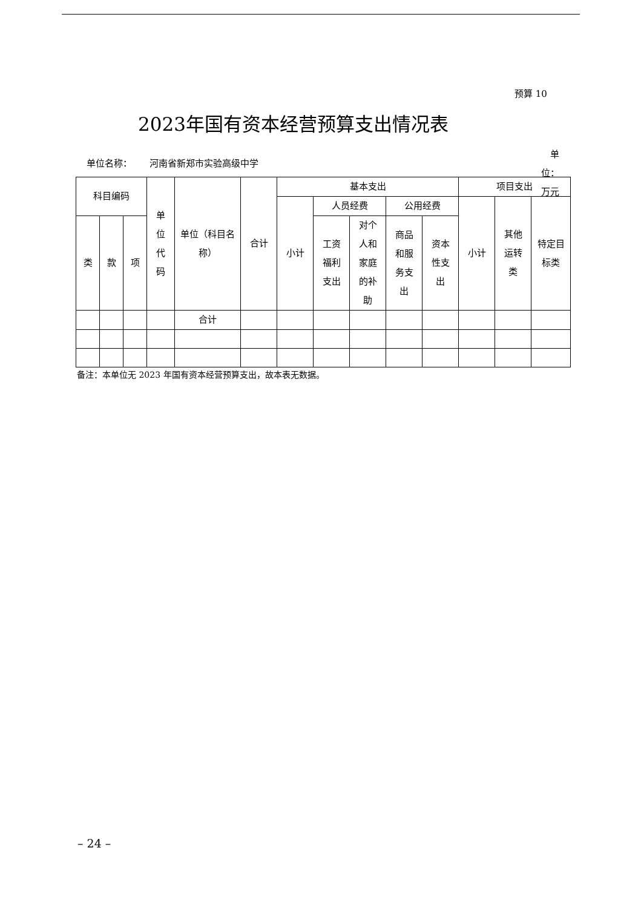预算 10
2023年国有资本经营预算支出情况表
单位名称： 河南省新郑市实验高级中学
单位：万元
| 科目编码 | | | 单 位 代 码 | 单位（科目名称） | 合计 | 基本支出 | | | | | 项目支出 | | |
| --- | --- | --- | --- | --- | --- | --- | --- | --- | --- | --- | --- | --- | --- |
| | | | | | | 小计 | 人员经费 | | 公用经费 | | 小计 | 其他 运转 类 | 特定目 标类 |
| 类 | 款 | 项 | | | | | 工资 福利 支出 | 对个 人和 家庭 的补 助 | 商品 和服 务支 出 | 资本 性支 出 | | | |
| | | | | 合计 | | | | | | | | | |
备注：本单位无 2023 年国有资本经营预算支出，故本表无数据。
– 24 –